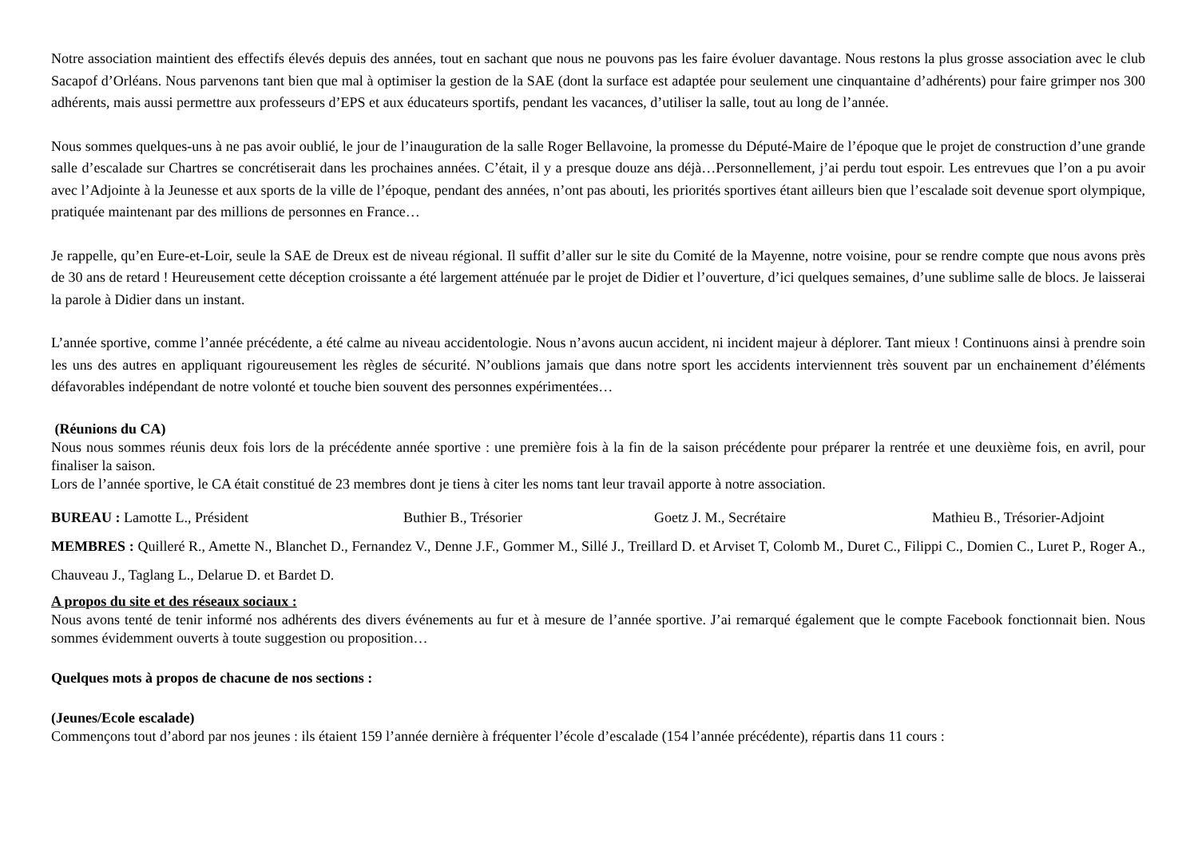Notre association maintient des effectifs élevés depuis des années, tout en sachant que nous ne pouvons pas les faire évoluer davantage. Nous restons la plus grosse association avec le club Sacapof d’Orléans. Nous parvenons tant bien que mal à optimiser la gestion de la SAE (dont la surface est adaptée pour seulement une cinquantaine d’adhérents) pour faire grimper nos 300 adhérents, mais aussi permettre aux professeurs d’EPS et aux éducateurs sportifs, pendant les vacances, d’utiliser la salle, tout au long de l’année.
Nous sommes quelques-uns à ne pas avoir oublié, le jour de l’inauguration de la salle Roger Bellavoine, la promesse du Député-Maire de l’époque que le projet de construction d’une grande salle d’escalade sur Chartres se concrétiserait dans les prochaines années. C’était, il y a presque douze ans déjà…Personnellement, j’ai perdu tout espoir. Les entrevues que l’on a pu avoir avec l’Adjointe à la Jeunesse et aux sports de la ville de l’époque, pendant des années, n’ont pas abouti, les priorités sportives étant ailleurs bien que l’escalade soit devenue sport olympique, pratiquée maintenant par des millions de personnes en France…
Je rappelle, qu’en Eure-et-Loir, seule la SAE de Dreux est de niveau régional. Il suffit d’aller sur le site du Comité de la Mayenne, notre voisine, pour se rendre compte que nous avons près de 30 ans de retard ! Heureusement cette déception croissante a été largement atténuée par le projet de Didier et l’ouverture, d’ici quelques semaines, d’une sublime salle de blocs. Je laisserai la parole à Didier dans un instant.
L’année sportive, comme l’année précédente, a été calme au niveau accidentologie. Nous n’avons aucun accident, ni incident majeur à déplorer. Tant mieux ! Continuons ainsi à prendre soin les uns des autres en appliquant rigoureusement les règles de sécurité. N’oublions jamais que dans notre sport les accidents interviennent très souvent par un enchainement d’éléments défavorables indépendant de notre volonté et touche bien souvent des personnes expérimentées…
(Réunions du CA)
Nous nous sommes réunis deux fois lors de la précédente année sportive : une première fois à la fin de la saison précédente pour préparer la rentrée et une deuxième fois, en avril, pour finaliser la saison.
Lors de l’année sportive, le CA était constitué de 23 membres dont je tiens à citer les noms tant leur travail apporte à notre association.
BUREAU : Lamotte L., Président Buthier B., Trésorier Goetz J. M., Secrétaire Mathieu B., Trésorier-Adjoint
MEMBRES : Quilleré R., Amette N., Blanchet D., Fernandez V., Denne J.F., Gommer M., Sillé J., Treillard D. et Arviset T, Colomb M., Duret C., Filippi C., Domien C., Luret P., Roger A., Chauveau J., Taglang L., Delarue D. et Bardet D.
A propos du site et des réseaux sociaux :
Nous avons tenté de tenir informé nos adhérents des divers événements au fur et à mesure de l’année sportive. J’ai remarqué également que le compte Facebook fonctionnait bien. Nous sommes évidemment ouverts à toute suggestion ou proposition…
Quelques mots à propos de chacune de nos sections :
(Jeunes/Ecole escalade)
Commençons tout d’abord par nos jeunes : ils étaient 159 l’année dernière à fréquenter l’école d’escalade (154 l’année précédente), répartis dans 11 cours :